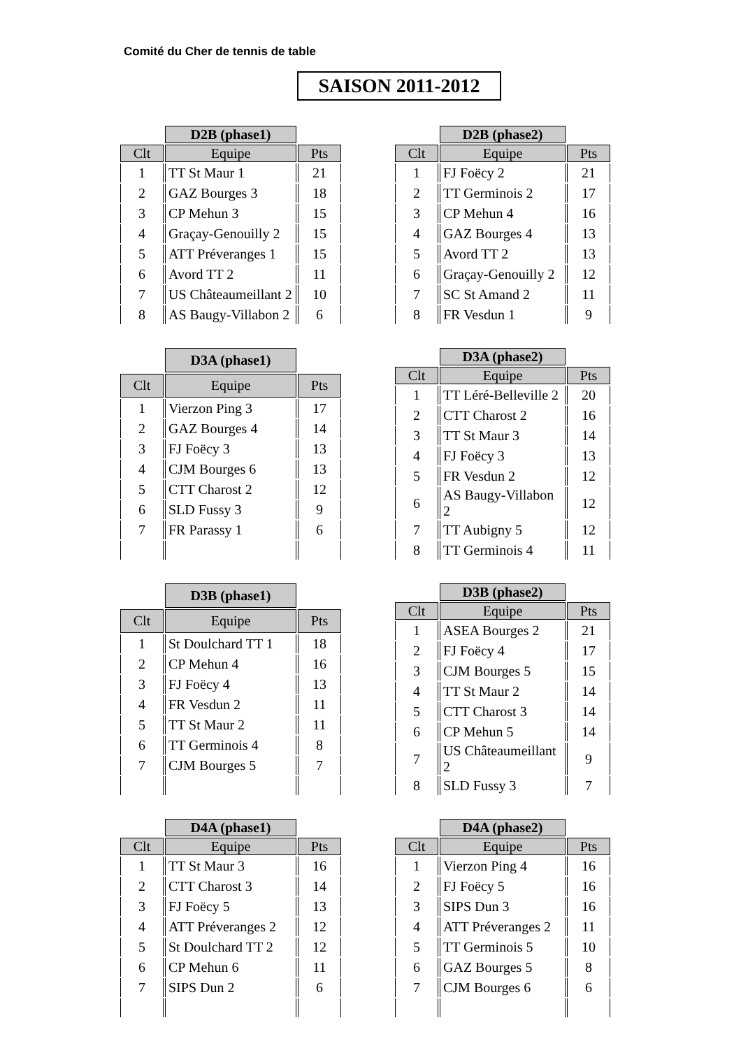Comité du Cher de tennis de table
SAISON 2011-2012
| | D2B (phase1) | |
| Clt | Equipe | Pts |
| 1 | TT St Maur 1 | 21 |
| 2 | GAZ Bourges 3 | 18 |
| 3 | CP Mehun 3 | 15 |
| 4 | Graçay-Genouilly 2 | 15 |
| 5 | ATT Préveranges 1 | 15 |
| 6 | Avord TT 2 | 11 |
| 7 | US Châteaumeillant 2 | 10 |
| 8 | AS Baugy-Villabon 2 | 6 |
| | D2B (phase2) | |
| Clt | Equipe | Pts |
| 1 | FJ Foëcy 2 | 21 |
| 2 | TT Germinois 2 | 17 |
| 3 | CP Mehun 4 | 16 |
| 4 | GAZ Bourges 4 | 13 |
| 5 | Avord TT 2 | 13 |
| 6 | Graçay-Genouilly 2 | 12 |
| 7 | SC St Amand 2 | 11 |
| 8 | FR Vesdun 1 | 9 |
| | D3A (phase1) | |
| Clt | Equipe | Pts |
| 1 | Vierzon Ping 3 | 17 |
| 2 | GAZ Bourges 4 | 14 |
| 3 | FJ Foëcy 3 | 13 |
| 4 | CJM Bourges 6 | 13 |
| 5 | CTT Charost 2 | 12 |
| 6 | SLD Fussy 3 | 9 |
| 7 | FR Parassy 1 | 6 |
| | D3A (phase2) | |
| Clt | Equipe | Pts |
| 1 | TT Léré-Belleville 2 | 20 |
| 2 | CTT Charost 2 | 16 |
| 3 | TT St Maur 3 | 14 |
| 4 | FJ Foëcy 3 | 13 |
| 5 | FR Vesdun 2 | 12 |
| 6 | AS Baugy-Villabon 2 | 12 |
| 7 | TT Aubigny 5 | 12 |
| 8 | TT Germinois 4 | 11 |
| | D3B (phase1) | |
| Clt | Equipe | Pts |
| 1 | St Doulchard TT 1 | 18 |
| 2 | CP Mehun 4 | 16 |
| 3 | FJ Foëcy 4 | 13 |
| 4 | FR Vesdun 2 | 11 |
| 5 | TT St Maur 2 | 11 |
| 6 | TT Germinois 4 | 8 |
| 7 | CJM Bourges 5 | 7 |
| | D3B (phase2) | |
| Clt | Equipe | Pts |
| 1 | ASEA Bourges 2 | 21 |
| 2 | FJ Foëcy 4 | 17 |
| 3 | CJM Bourges 5 | 15 |
| 4 | TT St Maur 2 | 14 |
| 5 | CTT Charost 3 | 14 |
| 6 | CP Mehun 5 | 14 |
| 7 | US Châteaumeillant 2 | 9 |
| 8 | SLD Fussy 3 | 7 |
| | D4A (phase1) | |
| Clt | Equipe | Pts |
| 1 | TT St Maur 3 | 16 |
| 2 | CTT Charost 3 | 14 |
| 3 | FJ Foëcy 5 | 13 |
| 4 | ATT Préveranges 2 | 12 |
| 5 | St Doulchard TT 2 | 12 |
| 6 | CP Mehun 6 | 11 |
| 7 | SIPS Dun 2 | 6 |
| | D4A (phase2) | |
| Clt | Equipe | Pts |
| 1 | Vierzon Ping 4 | 16 |
| 2 | FJ Foëcy 5 | 16 |
| 3 | SIPS Dun 3 | 16 |
| 4 | ATT Préveranges 2 | 11 |
| 5 | TT Germinois 5 | 10 |
| 6 | GAZ Bourges 5 | 8 |
| 7 | CJM Bourges 6 | 6 |